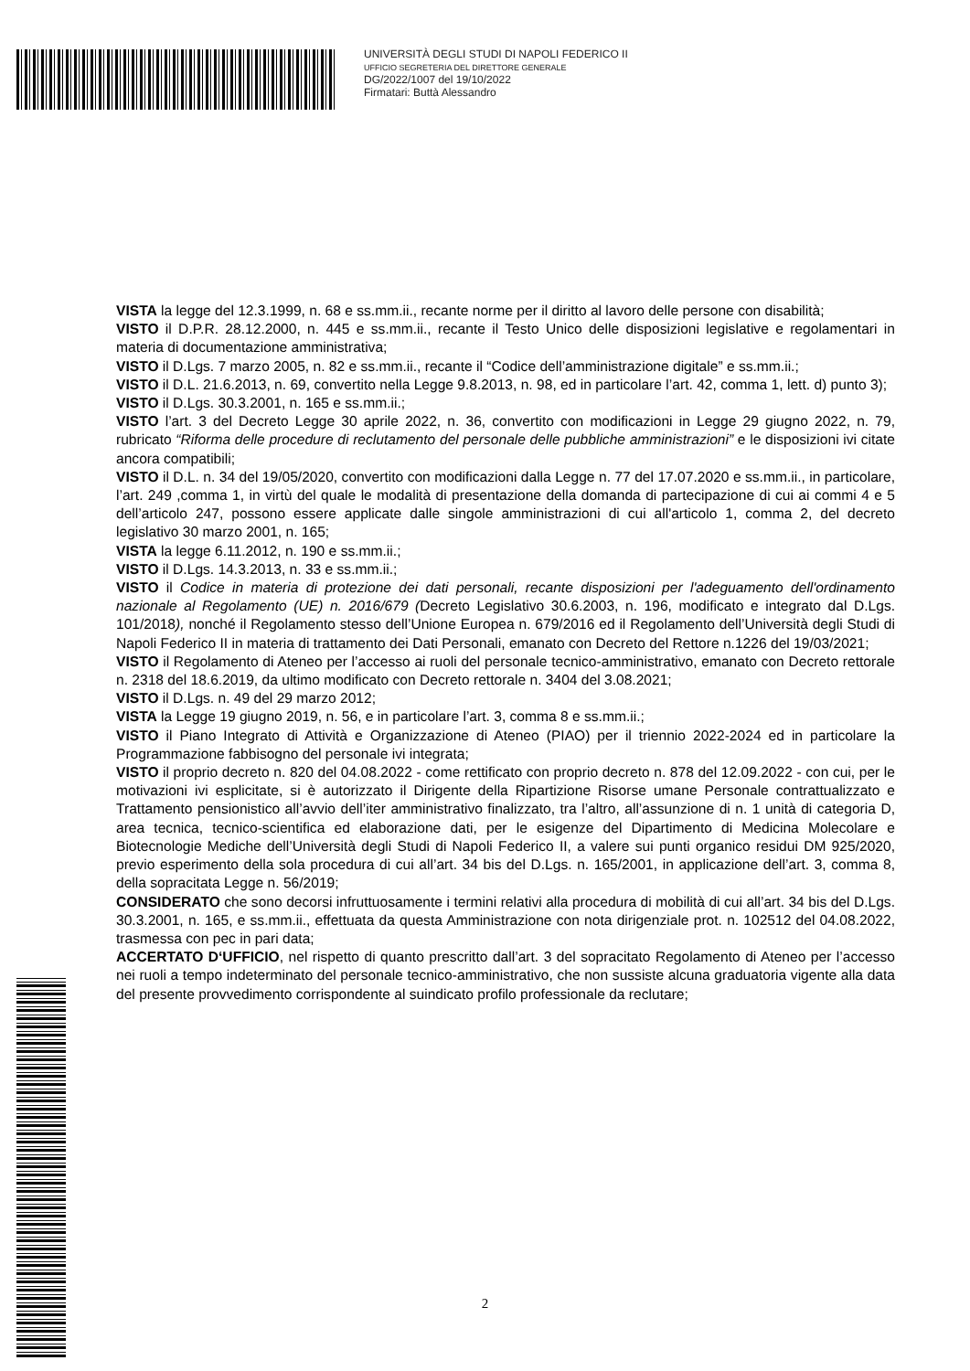UNIVERSITÀ DEGLI STUDI DI NAPOLI FEDERICO II
UFFICIO SEGRETERIA DEL DIRETTORE GENERALE
DG/2022/1007 del 19/10/2022
Firmatari: Buttà Alessandro
VISTA la legge del 12.3.1999, n. 68 e ss.mm.ii., recante norme per il diritto al lavoro delle persone con disabilità;
VISTO il D.P.R. 28.12.2000, n. 445 e ss.mm.ii., recante il Testo Unico delle disposizioni legislative e regolamentari in materia di documentazione amministrativa;
VISTO il D.Lgs. 7 marzo 2005, n. 82 e ss.mm.ii., recante il “Codice dell’amministrazione digitale” e ss.mm.ii.;
VISTO il D.L. 21.6.2013, n. 69, convertito nella Legge 9.8.2013, n. 98, ed in particolare l’art. 42, comma 1, lett. d) punto 3);
VISTO il D.Lgs. 30.3.2001, n. 165 e ss.mm.ii.;
VISTO l’art. 3 del Decreto Legge 30 aprile 2022, n. 36, convertito con modificazioni in Legge 29 giugno 2022, n. 79, rubricato “Riforma delle procedure di reclutamento del personale delle pubbliche amministrazioni” e le disposizioni ivi citate ancora compatibili;
VISTO il D.L. n. 34 del 19/05/2020, convertito con modificazioni dalla Legge n. 77 del 17.07.2020 e ss.mm.ii., in particolare, l’art. 249 ,comma 1, in virtù del quale le modalità di presentazione della domanda di partecipazione di cui ai commi 4 e 5 dell’articolo 247, possono essere applicate dalle singole amministrazioni di cui all'articolo 1, comma 2, del decreto legislativo 30 marzo 2001, n. 165;
VISTA la legge 6.11.2012, n. 190 e ss.mm.ii.;
VISTO il D.Lgs. 14.3.2013, n. 33 e ss.mm.ii.;
VISTO il Codice in materia di protezione dei dati personali, recante disposizioni per l'adeguamento dell'ordinamento nazionale al Regolamento (UE) n. 2016/679 (Decreto Legislativo 30.6.2003, n. 196, modificato e integrato dal D.Lgs. 101/2018), nonché il Regolamento stesso dell’Unione Europea n. 679/2016 ed il Regolamento dell’Università degli Studi di Napoli Federico II in materia di trattamento dei Dati Personali, emanato con Decreto del Rettore n.1226 del 19/03/2021;
VISTO il Regolamento di Ateneo per l’accesso ai ruoli del personale tecnico-amministrativo, emanato con Decreto rettorale n. 2318 del 18.6.2019, da ultimo modificato con Decreto rettorale n. 3404 del 3.08.2021;
VISTO il D.Lgs. n. 49 del 29 marzo 2012;
VISTA la Legge 19 giugno 2019, n. 56, e in particolare l’art. 3, comma 8 e ss.mm.ii.;
VISTO il Piano Integrato di Attività e Organizzazione di Ateneo (PIAO) per il triennio 2022-2024 ed in particolare la Programmazione fabbisogno del personale ivi integrata;
VISTO il proprio decreto n. 820 del 04.08.2022 - come rettificato con proprio decreto n. 878 del 12.09.2022 - con cui, per le motivazioni ivi esplicitate, si è autorizzato il Dirigente della Ripartizione Risorse umane Personale contrattualizzato e Trattamento pensionistico all’avvio dell’iter amministrativo finalizzato, tra l’altro, all’assunzione di n. 1 unità di categoria D, area tecnica, tecnico-scientifica ed elaborazione dati, per le esigenze del Dipartimento di Medicina Molecolare e Biotecnologie Mediche dell’Università degli Studi di Napoli Federico II, a valere sui punti organico residui DM 925/2020, previo esperimento della sola procedura di cui all’art. 34 bis del D.Lgs. n. 165/2001, in applicazione dell’art. 3, comma 8, della sopracitata Legge n. 56/2019;
CONSIDERATO che sono decorsi infruttuosamente i termini relativi alla procedura di mobilità di cui all’art. 34 bis del D.Lgs. 30.3.2001, n. 165, e ss.mm.ii., effettuata da questa Amministrazione con nota dirigenziale prot. n. 102512 del 04.08.2022, trasmessa con pec in pari data;
ACCERTATO D‘UFFICIO, nel rispetto di quanto prescritto dall’art. 3 del sopracitato Regolamento di Ateneo per l’accesso nei ruoli a tempo indeterminato del personale tecnico-amministrativo, che non sussiste alcuna graduatoria vigente alla data del presente provvedimento corrispondente al suindicato profilo professionale da reclutare;
2